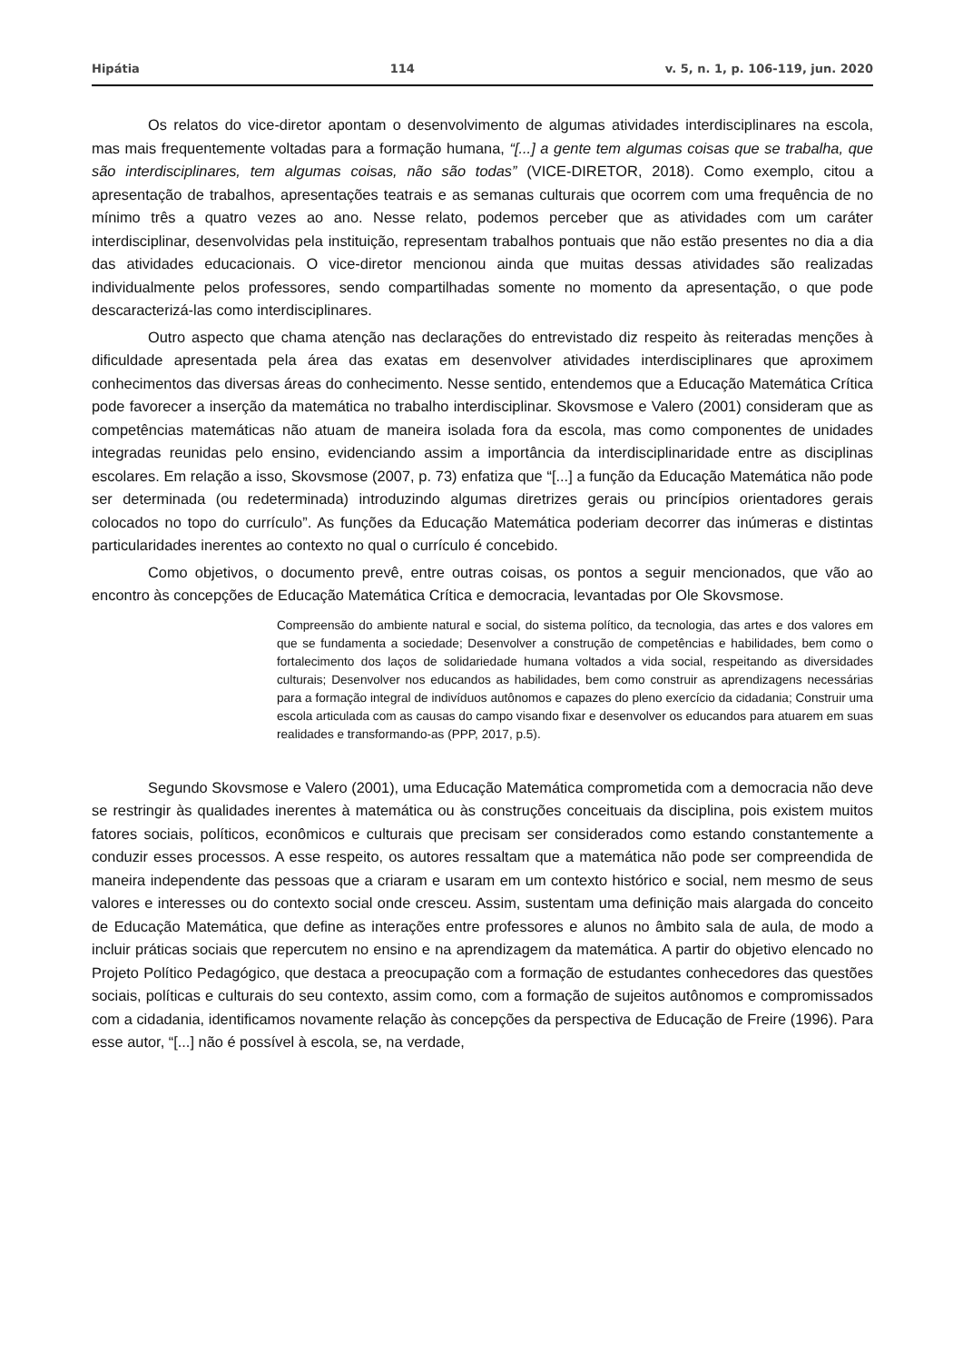Hipátia 114 v. 5, n. 1, p. 106-119, jun. 2020
Os relatos do vice-diretor apontam o desenvolvimento de algumas atividades interdisciplinares na escola, mas mais frequentemente voltadas para a formação humana, “[...] a gente tem algumas coisas que se trabalha, que são interdisciplinares, tem algumas coisas, não são todas” (VICE-DIRETOR, 2018). Como exemplo, citou a apresentação de trabalhos, apresentações teatrais e as semanas culturais que ocorrem com uma frequência de no mínimo três a quatro vezes ao ano. Nesse relato, podemos perceber que as atividades com um caráter interdisciplinar, desenvolvidas pela instituição, representam trabalhos pontuais que não estão presentes no dia a dia das atividades educacionais. O vice-diretor mencionou ainda que muitas dessas atividades são realizadas individualmente pelos professores, sendo compartilhadas somente no momento da apresentação, o que pode descaracterizá-las como interdisciplinares.
Outro aspecto que chama atenção nas declarações do entrevistado diz respeito às reiteradas menções à dificuldade apresentada pela área das exatas em desenvolver atividades interdisciplinares que aproximem conhecimentos das diversas áreas do conhecimento. Nesse sentido, entendemos que a Educação Matemática Crítica pode favorecer a inserção da matemática no trabalho interdisciplinar. Skovsmose e Valero (2001) consideram que as competências matemáticas não atuam de maneira isolada fora da escola, mas como componentes de unidades integradas reunidas pelo ensino, evidenciando assim a importância da interdisciplinaridade entre as disciplinas escolares. Em relação a isso, Skovsmose (2007, p. 73) enfatiza que “[...] a função da Educação Matemática não pode ser determinada (ou redeterminada) introduzindo algumas diretrizes gerais ou princípios orientadores gerais colocados no topo do currículo”. As funções da Educação Matemática poderiam decorrer das inúmeras e distintas particularidades inerentes ao contexto no qual o currículo é concebido.
Como objetivos, o documento prevê, entre outras coisas, os pontos a seguir mencionados, que vão ao encontro às concepções de Educação Matemática Crítica e democracia, levantadas por Ole Skovsmose.
Compreensão do ambiente natural e social, do sistema político, da tecnologia, das artes e dos valores em que se fundamenta a sociedade; Desenvolver a construção de competências e habilidades, bem como o fortalecimento dos laços de solidariedade humana voltados a vida social, respeitando as diversidades culturais; Desenvolver nos educandos as habilidades, bem como construir as aprendizagens necessárias para a formação integral de indivíduos autônomos e capazes do pleno exercício da cidadania; Construir uma escola articulada com as causas do campo visando fixar e desenvolver os educandos para atuarem em suas realidades e transformando-as (PPP, 2017, p.5).
Segundo Skovsmose e Valero (2001), uma Educação Matemática comprometida com a democracia não deve se restringir às qualidades inerentes à matemática ou às construções conceituais da disciplina, pois existem muitos fatores sociais, políticos, econômicos e culturais que precisam ser considerados como estando constantemente a conduzir esses processos. A esse respeito, os autores ressaltam que a matemática não pode ser compreendida de maneira independente das pessoas que a criaram e usaram em um contexto histórico e social, nem mesmo de seus valores e interesses ou do contexto social onde cresceu. Assim, sustentam uma definição mais alargada do conceito de Educação Matemática, que define as interações entre professores e alunos no âmbito sala de aula, de modo a incluir práticas sociais que repercutem no ensino e na aprendizagem da matemática. A partir do objetivo elencado no Projeto Político Pedagógico, que destaca a preocupação com a formação de estudantes conhecedores das questões sociais, políticas e culturais do seu contexto, assim como, com a formação de sujeitos autônomos e compromissados com a cidadania, identificamos novamente relação às concepções da perspectiva de Educação de Freire (1996). Para esse autor, “[...] não é possível à escola, se, na verdade,